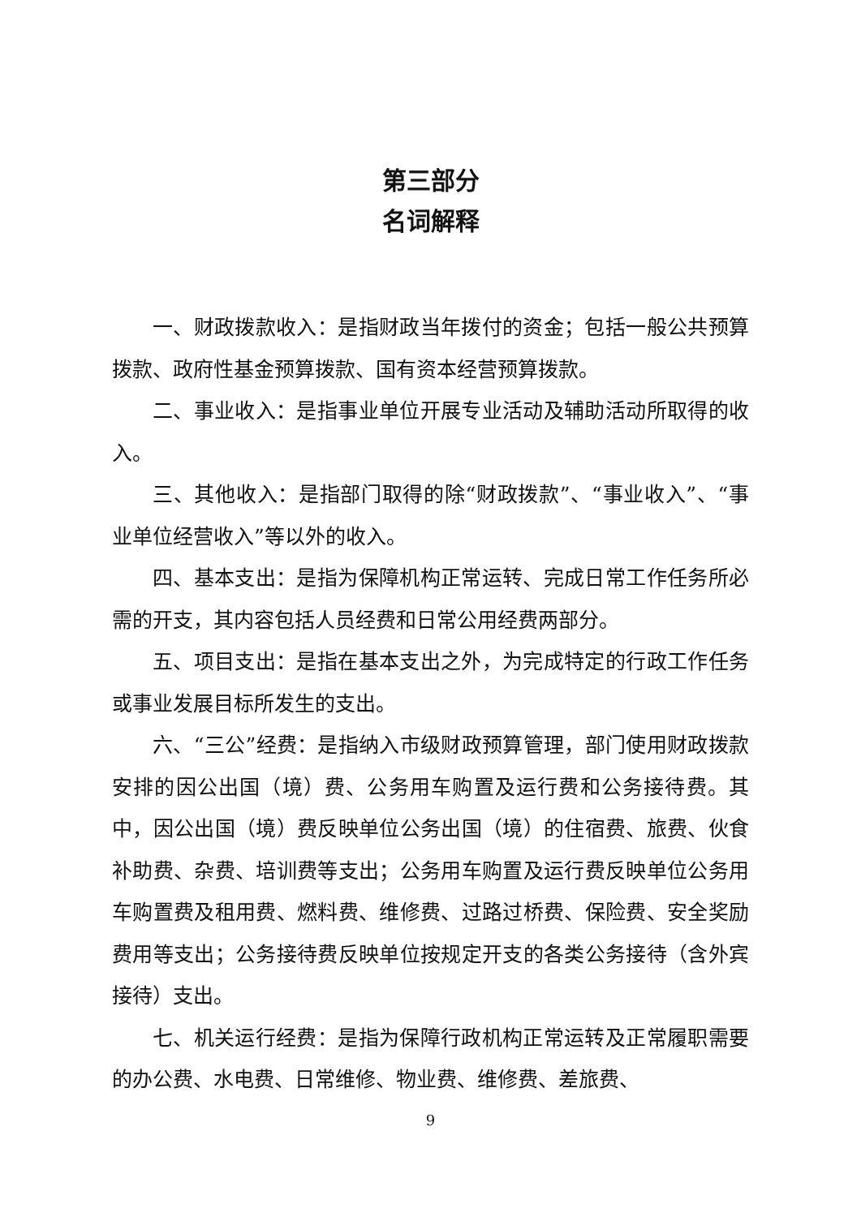第三部分
名词解释
一、财政拨款收入：是指财政当年拨付的资金；包括一般公共预算拨款、政府性基金预算拨款、国有资本经营预算拨款。
二、事业收入：是指事业单位开展专业活动及辅助活动所取得的收入。
三、其他收入：是指部门取得的除“财政拨款”、“事业收入”、“事业单位经营收入”等以外的收入。
四、基本支出：是指为保障机构正常运转、完成日常工作任务所必需的开支，其内容包括人员经费和日常公用经费两部分。
五、项目支出：是指在基本支出之外，为完成特定的行政工作任务或事业发展目标所发生的支出。
六、“三公”经费：是指纳入市级财政预算管理，部门使用财政拨款安排的因公出国（境）费、公务用车购置及运行费和公务接待费。其中，因公出国（境）费反映单位公务出国（境）的住宿费、旅费、伙食补助费、杂费、培训费等支出；公务用车购置及运行费反映单位公务用车购置费及租用费、燃料费、维修费、过路过桥费、保险费、安全奖励费用等支出；公务接待费反映单位按规定开支的各类公务接待（含外宾接待）支出。
七、机关运行经费：是指为保障行政机构正常运转及正常履职需要的办公费、水电费、日常维修、物业费、维修费、差旅费、
9